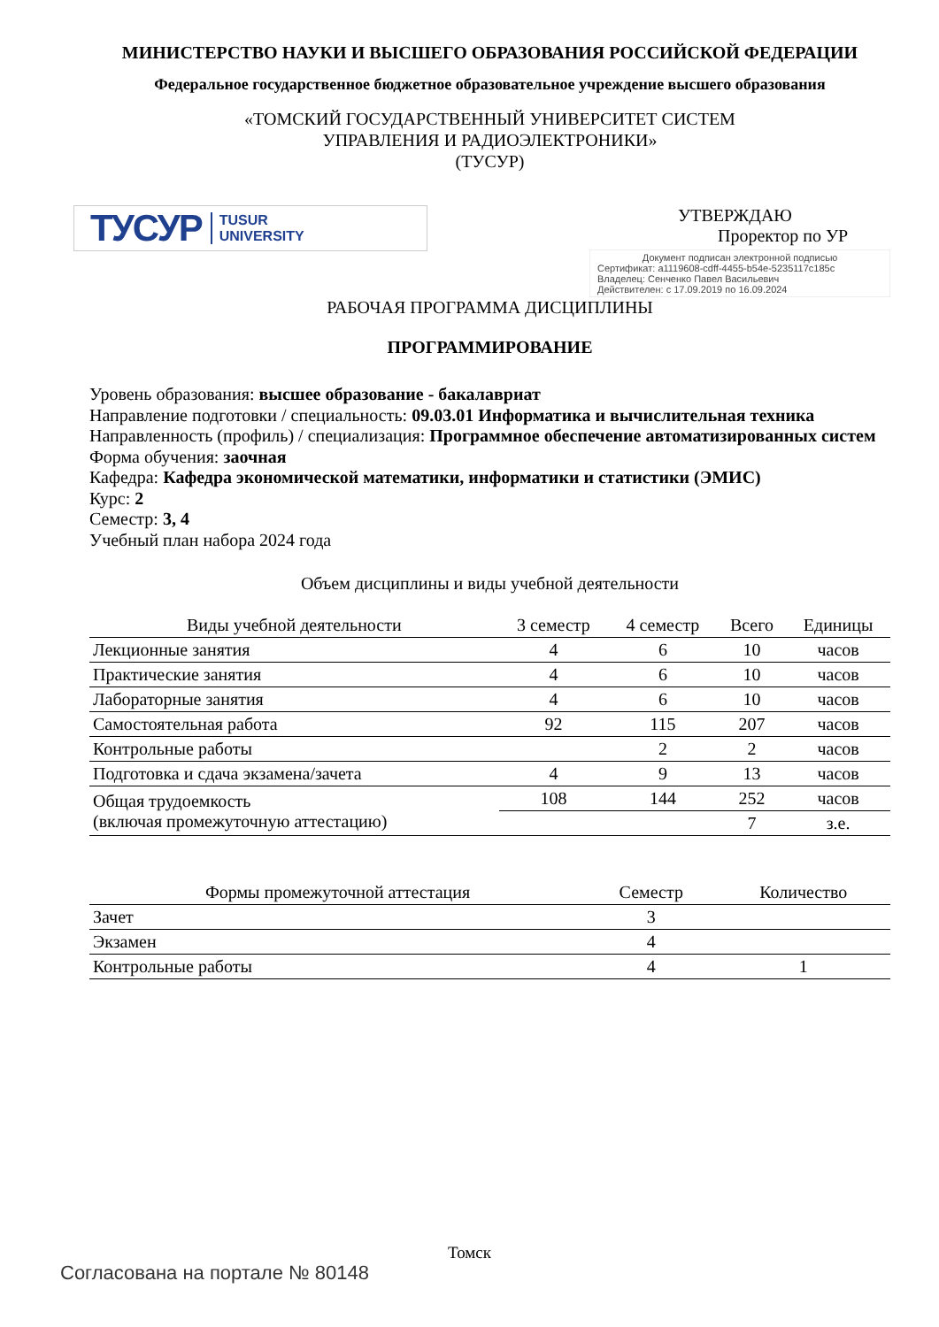МИНИСТЕРСТВО НАУКИ И ВЫСШЕГО ОБРАЗОВАНИЯ РОССИЙСКОЙ ФЕДЕРАЦИИ
Федеральное государственное бюджетное образовательное учреждение высшего образования
«ТОМСКИЙ ГОСУДАРСТВЕННЫЙ УНИВЕРСИТЕТ СИСТЕМ
УПРАВЛЕНИЯ И РАДИОЭЛЕКТРОНИКИ»
(ТУСУР)
ТУСУР TUSUR
UNIVERSITY
УТВЕРЖДАЮ
Проректор по УР
Документ подписан электронной подписью
Сертификат: a1119608-cdff-4455-b54e-5235117c185c
Владелец: Сенченко Павел Васильевич
Действителен: с 17.09.2019 по 16.09.2024
РАБОЧАЯ ПРОГРАММА ДИСЦИПЛИНЫ
ПРОГРАММИРОВАНИЕ
Уровень образования: высшее образование - бакалавриат
Направление подготовки / специальность: 09.03.01 Информатика и вычислительная техника
Направленность (профиль) / специализация: Программное обеспечение автоматизированных систем
Форма обучения: заочная
Кафедра: Кафедра экономической математики, информатики и статистики (ЭМИС)
Курс: 2
Семестр: 3, 4
Учебный план набора 2024 года
Объем дисциплины и виды учебной деятельности
| Виды учебной деятельности | 3 семестр | 4 семестр | Всего | Единицы |
| --- | --- | --- | --- | --- |
| Лекционные занятия | 4 | 6 | 10 | часов |
| Практические занятия | 4 | 6 | 10 | часов |
| Лабораторные занятия | 4 | 6 | 10 | часов |
| Самостоятельная работа | 92 | 115 | 207 | часов |
| Контрольные работы | | 2 | 2 | часов |
| Подготовка и сдача экзамена/зачета | 4 | 9 | 13 | часов |
| Общая трудоемкость (включая промежуточную аттестацию) | 108 | 144 | 252 | часов |
| | | | 7 | з.е. |
| Формы промежуточной аттестация | Семестр | Количество |
| --- | --- | --- |
| Зачет | 3 | |
| Экзамен | 4 | |
| Контрольные работы | 4 | 1 |
Томск
Согласована на портале № 80148